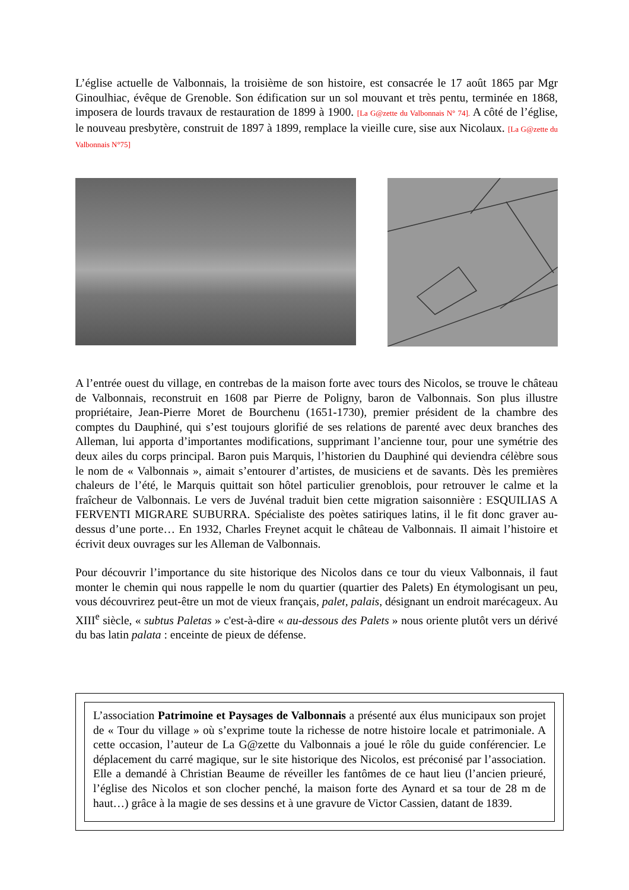L’église actuelle de Valbonnais, la troisième de son histoire, est consacrée le 17 août 1865 par Mgr Ginoulhiac, évêque de Grenoble. Son édification sur un sol mouvant et très pentu, terminée en 1868, imposera de lourds travaux de restauration de 1899 à 1900. [La G@zette du Valbonnais N° 74]. A côté de l’église, le nouveau presbytère, construit de 1897 à 1899, remplace la vieille cure, sise aux Nicolaux. [La G@zette du Valbonnais N°75]
A l’entrée ouest du village, en contrebas de la maison forte avec tours des Nicolos, se trouve le château de Valbonnais, reconstruit en 1608 par Pierre de Poligny, baron de Valbonnais. Son plus illustre propriétaire, Jean-Pierre Moret de Bourchenu (1651-1730), premier président de la chambre des comptes du Dauphiné, qui s’est toujours glorifié de ses relations de parenté avec deux branches des Alleman, lui apporta d’importantes modifications, supprimant l’ancienne tour, pour une symétrie des deux ailes du corps principal. Baron puis Marquis, l’historien du Dauphiné qui deviendra célèbre sous le nom de « Valbonnais », aimait s’entourer d’artistes, de musiciens et de savants. Dès les premières chaleurs de l’été, le Marquis quittait son hôtel particulier grenoblois, pour retrouver le calme et la fraîcheur de Valbonnais. Le vers de Juvénal traduit bien cette migration saisonnière : ESQUILIAS A FERVENTI MIGRARE SUBURRA. Spécialiste des poètes satiriques latins, il le fit donc graver au-dessus d’une porte… En 1932, Charles Freynet acquit le château de Valbonnais. Il aimait l’histoire et écrivit deux ouvrages sur les Alleman de Valbonnais.
Pour découvrir l’importance du site historique des Nicolos dans ce tour du vieux Valbonnais, il faut monter le chemin qui nous rappelle le nom du quartier (quartier des Palets) En étymologisant un peu, vous découvrirez peut-être un mot de vieux français, palet, palais, désignant un endroit marécageux. Au XIII<sup>e</sup> siècle, « subtus Paletas » c'est-à-dire « au-dessous des Palets » nous oriente plutôt vers un dérivé du bas latin palata : enceinte de pieux de défense.
L’association Patrimoine et Paysages de Valbonnais a présenté aux élus municipaux son projet de « Tour du village » où s’exprime toute la richesse de notre histoire locale et patrimoniale. A cette occasion, l’auteur de La G@zette du Valbonnais a joué le rôle du guide conférencier. Le déplacement du carré magique, sur le site historique des Nicolos, est préconisé par l’association. Elle a demandé à Christian Beaume de réveiller les fantômes de ce haut lieu (l’ancien prieuré, l’église des Nicolos et son clocher penché, la maison forte des Aynard et sa tour de 28 m de haut…) grâce à la magie de ses dessins et à une gravure de Victor Cassien, datant de 1839.